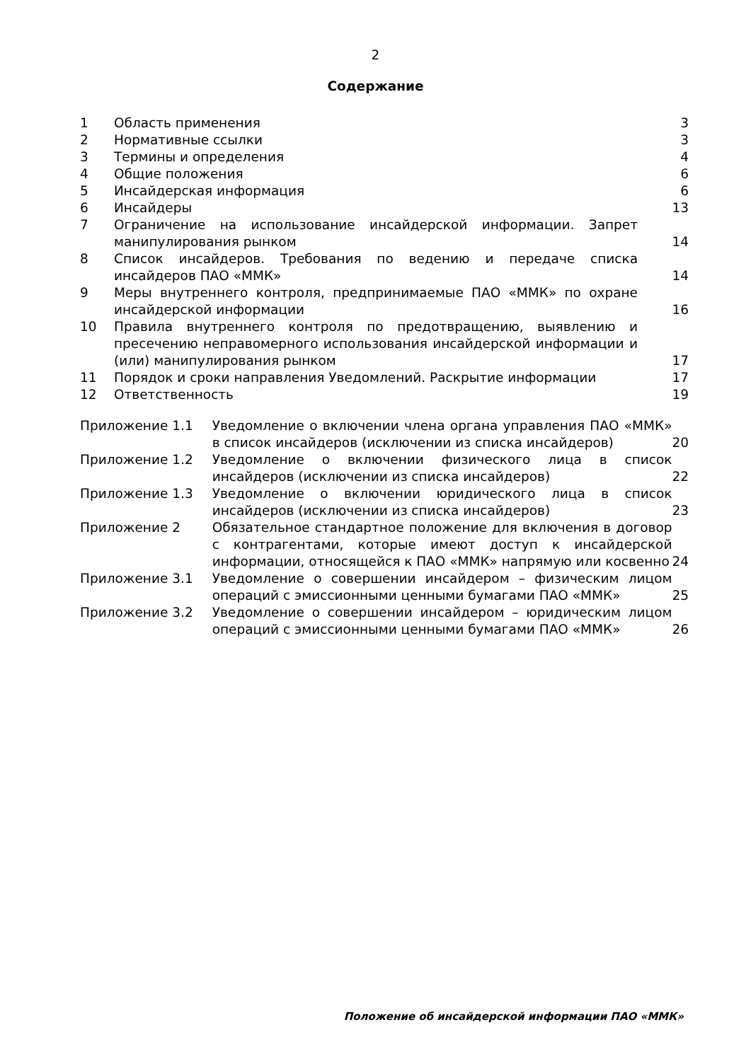2
Содержание
| 1 | Область применения | 3 |
| 2 | Нормативные ссылки | 3 |
| 3 | Термины и определения | 4 |
| 4 | Общие положения | 6 |
| 5 | Инсайдерская информация | 6 |
| 6 | Инсайдеры | 13 |
| 7 | Ограничение на использование инсайдерской информации. Запрет манипулирования рынком | 14 |
| 8 | Список инсайдеров. Требования по ведению и передаче списка инсайдеров ПАО «ММК» | 14 |
| 9 | Меры внутреннего контроля, предпринимаемые ПАО «ММК» по охране инсайдерской информации | 16 |
| 10 | Правила внутреннего контроля по предотвращению, выявлению и пресечению неправомерного использования инсайдерской информации и (или) манипулирования рынком | 17 |
| 11 | Порядок и сроки направления Уведомлений. Раскрытие информации | 17 |
| 12 | Ответственность | 19 |
| Приложение 1.1 | Уведомление о включении члена органа управления ПАО «ММК» в список инсайдеров (исключении из списка инсайдеров) | 20 |
| Приложение 1.2 | Уведомление о включении физического лица в список инсайдеров (исключении из списка инсайдеров) | 22 |
| Приложение 1.3 | Уведомление о включении юридического лица в список инсайдеров (исключении из списка инсайдеров) | 23 |
| Приложение 2 | Обязательное стандартное положение для включения в договор с контрагентами, которые имеют доступ к инсайдерской информации, относящейся к ПАО «ММК» напрямую или косвенно | 24 |
| Приложение 3.1 | Уведомление о совершении инсайдером – физическим лицом операций с эмиссионными ценными бумагами ПАО «ММК» | 25 |
| Приложение 3.2 | Уведомление о совершении инсайдером – юридическим лицом операций с эмиссионными ценными бумагами ПАО «ММК» | 26 |
Положение об инсайдерской информации ПАО «ММК»